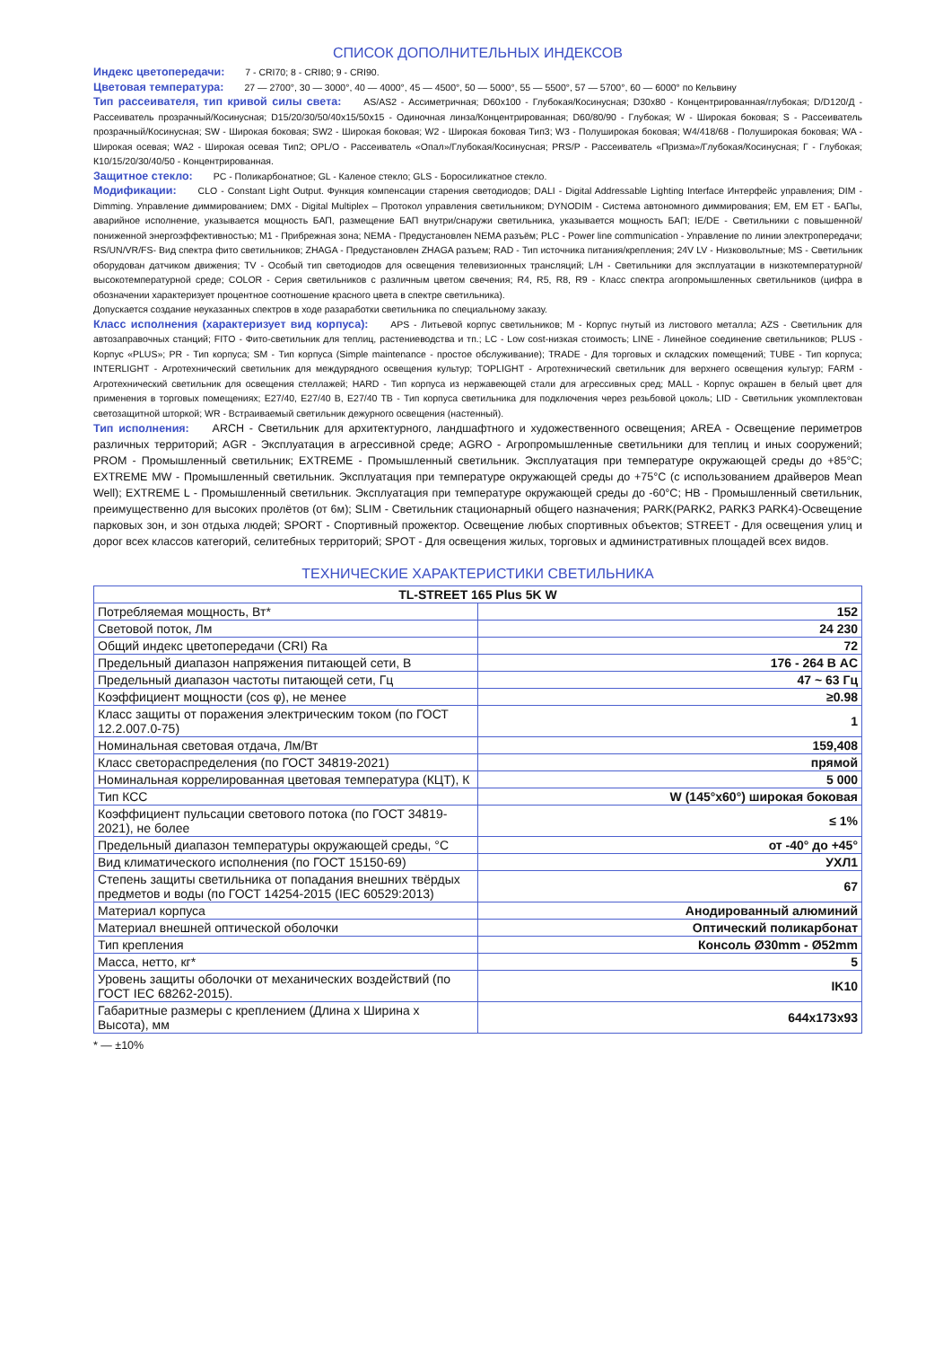СПИСОК ДОПОЛНИТЕЛЬНЫХ ИНДЕКСОВ
Индекс цветопередачи: 7 - CRI70; 8 - CRI80; 9 - CRI90.
Цветовая температура: 27 — 2700°, 30 — 3000°, 40 — 4000°, 45 — 4500°, 50 — 5000°, 55 — 5500°, 57 — 5700°, 60 — 6000° по Кельвину
Тип рассеивателя, тип кривой силы света: AS/AS2 - Ассиметричная; D60x100 - Глубокая/Косинусная; D30x80 - Концентрированная/глубокая; D/D120/Д - Рассеиватель прозрачный/Косинусная; D15/20/30/50/40x15/50x15 - Одиночная линза/Концентрированная; D60/80/90 - Глубокая; W - Широкая боковая; S - Рассеиватель прозрачный/Косинусная; SW - Широкая боковая; SW2 - Широкая боковая; W2 - Широкая боковая Тип3; W3 - Полуширокая боковая; W4/418/68 - Полуширокая боковая; WA - Широкая осевая; WA2 - Широкая осевая Тип2; OPL/O - Рассеиватель «Опал»/Глубокая/Косинусная; PRS/P - Рассеиватель «Призма»/Глубокая/Косинусная; Г - Глубокая; К10/15/20/30/40/50 - Концентрированная.
Защитное стекло: PC - Поликарбонатное; GL - Каленое стекло; GLS - Боросиликатное стекло.
Модификации: CLO - Constant Light Output. Функция компенсации старения светодиодов; DALI - Digital Addressable Lighting Interface Интерфейс управления; DIM - Dimming. Управление диммированием; DMX - Digital Multiplex – Протокол управления светильником; DYNODIM - Система автономного диммирования; EM, EM ET - БАПы, аварийное исполнение, указывается мощность БАП, размещение БАП внутри/снаружи светильника, указывается мощность БАП; IE/DE - Светильники с повышенной/пониженной энергоэффективностью; M1 - Прибрежная зона; NEMA - Предустановлен NEMA разъём; PLC - Power line communication - Управление по линии электропередачи; RS/UN/VR/FS- Вид спектра фито светильников; ZHAGA - Предустановлен ZHAGA разъем; RAD - Тип источника питания/крепления; 24V LV - Низковольтные; MS - Светильник оборудован датчиком движения; TV - Особый тип светодиодов для освещения телевизионных трансляций; L/H - Светильники для эксплуатации в низкотемпературной/высокотемпературной среде; COLOR - Серия светильников с различным цветом свечения; R4, R5, R8, R9 - Класс спектра агопромышленных светильников (цифра в обозначении характеризует процентное соотношение красного цвета в спектре светильника).
Допускается создание неуказанных спектров в ходе разаработки светильника по специальному заказу.
Класс исполнения (характеризует вид корпуса): APS - Литьевой корпус светильников; M - Корпус гнутый из листового металла; AZS - Светильник для автозаправочных станций; FITO - Фито-светильник для теплиц, растениеводства и тп.; LC - Low cost-низкая стоимость; LINE - Линейное соединение светильников; PLUS - Корпус «PLUS»; PR - Тип корпуса; SM - Тип корпуса (Simple maintenance - простое обслуживание); TRADE - Для торговых и складских помещений; TUBE - Тип корпуса; INTERLIGHT - Агротехнический светильник для междурядного освещения культур; TOPLIGHT - Агротехнический светильник для верхнего освещения культур; FARM - Агротехнический светильник для освещения стеллажей; HARD - Тип корпуса из нержавеющей стали для агрессивных сред; MALL - Корпус окрашен в белый цвет для применения в торговых помещениях; E27/40, E27/40 B, E27/40 TB - Тип корпуса светильника для подключения через резьбовой цоколь; LID - Светильник укомплектован светозащитной шторкой; WR - Встраиваемый светильник дежурного освещения (настенный).
Тип исполнения: ARCH - Светильник для архитектурного, ландшафтного и художественного освещения; AREA - Освещение периметров различных территорий; AGR - Эксплуатация в агрессивной среде; AGRO - Агропромышленные светильники для теплиц и иных сооружений; PROM - Промышленный светильник; EXTREME - Промышленный светильник. Эксплуатация при температуре окружающей среды до +85°C; EXTREME MW - Промышленный светильник. Эксплуатация при температуре окружающей среды до +75°C (с использованием драйверов Mean Well); EXTREME L - Промышленный светильник. Эксплуатация при температуре окружающей среды до -60°C; HB - Промышленный светильник, преимущественно для высоких пролётов (от 6м); SLIM - Светильник стационарный общего назначения; PARK(PARK2, PARK3 PARK4)-Освещение парковых зон, и зон отдыха людей; SPORT - Спортивный прожектор. Освещение любых спортивных объектов; STREET - Для освещения улиц и дорог всех классов категорий, селитебных территорий; SPOT - Для освещения жилых, торговых и административных площадей всех видов.
ТЕХНИЧЕСКИЕ ХАРАКТЕРИСТИКИ СВЕТИЛЬНИКА
| TL-STREET 165 Plus 5K W | |
| --- | --- |
| Потребляемая мощность, Вт* | 152 |
| Световой поток, Лм | 24 230 |
| Общий индекс цветопередачи (CRI) Ra | 72 |
| Предельный диапазон напряжения питающей сети, В | 176 - 264 В AC |
| Предельный диапазон частоты питающей сети, Гц | 47 ~ 63 Гц |
| Коэффициент мощности (cos φ), не менее | ≥0.98 |
| Класс защиты от поражения электрическим током (по ГОСТ 12.2.007.0-75) | 1 |
| Номинальная световая отдача, Лм/Вт | 159,408 |
| Класс светораспределения (по ГОСТ 34819-2021) | прямой |
| Номинальная коррелированная цветовая температура (КЦТ), К | 5 000 |
| Тип КСС | W (145°x60°) широкая боковая |
| Коэффициент пульсации светового потока (по ГОСТ 34819-2021), не более | ≤ 1% |
| Предельный диапазон температуры окружающей среды, °С | от -40° до +45° |
| Вид климатического исполнения (по ГОСТ 15150-69) | УХЛ1 |
| Степень защиты светильника от попадания внешних твёрдых предметов и воды (по ГОСТ 14254-2015 (IEC 60529:2013) | 67 |
| Материал корпуса | Анодированный алюминий |
| Материал внешней оптической оболочки | Оптический поликарбонат |
| Тип крепления | Консоль Ø30mm - Ø52mm |
| Масса, нетто, кг* | 5 |
| Уровень защиты оболочки от механических воздействий (по ГОСТ IEC 68262-2015). | IK10 |
| Габаритные размеры с креплением (Длина x Ширина x Высота), мм | 644x173x93 |
* — ±10%